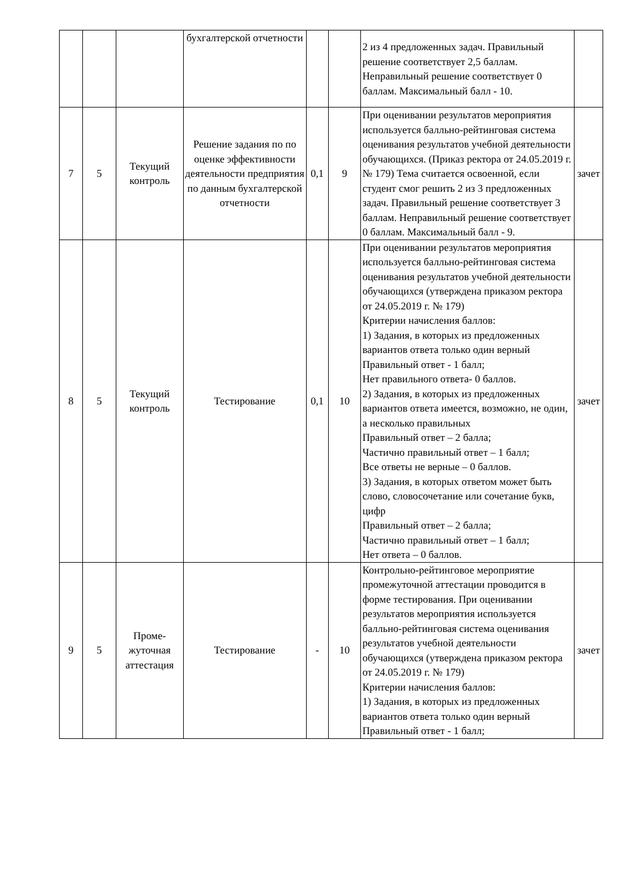| | | | бухгалтерской отчетности | | | 2 из 4 предложенных задач. Правильный решение соответствует 2,5 баллам. Неправильный решение соответствует 0 баллам. Максимальный балл - 10. | |
| 7 | 5 | Текущий контроль | Решение задания по по оценке эффективности деятельности предприятия по данным бухгалтерской отчетности | 0,1 | 9 | При оценивании результатов мероприятия используется балльно-рейтинговая система оценивания результатов учебной деятельности обучающихся. (Приказ ректора от 24.05.2019 г. № 179) Тема считается освоенной, если студент смог решить 2 из 3 предложенных задач. Правильный решение соответствует 3 баллам. Неправильный решение соответствует 0 баллам. Максимальный балл - 9. | зачет |
| 8 | 5 | Текущий контроль | Тестирование | 0,1 | 10 | При оценивании результатов мероприятия используется балльно-рейтинговая система оценивания результатов учебной деятельности обучающихся (утверждена приказом ректора от 24.05.2019 г. № 179) Критерии начисления баллов: 1) Задания, в которых из предложенных вариантов ответа только один верный Правильный ответ - 1 балл; Нет правильного ответа- 0 баллов. 2) Задания, в которых из предложенных вариантов ответа имеется, возможно, не один, а несколько правильных Правильный ответ – 2 балла; Частично правильный ответ – 1 балл; Все ответы не верные – 0 баллов. 3) Задания, в которых ответом может быть слово, словосочетание или сочетание букв, цифр Правильный ответ – 2 балла; Частично правильный ответ – 1 балл; Нет ответа – 0 баллов. | зачет |
| 9 | 5 | Проме-жуточная аттестация | Тестирование | - | 10 | Контрольно-рейтинговое мероприятие промежуточной аттестации проводится в форме тестирования. При оценивании результатов мероприятия используется балльно-рейтинговая система оценивания результатов учебной деятельности обучающихся (утверждена приказом ректора от 24.05.2019 г. № 179) Критерии начисления баллов: 1) Задания, в которых из предложенных вариантов ответа только один верный Правильный ответ - 1 балл; | зачет |